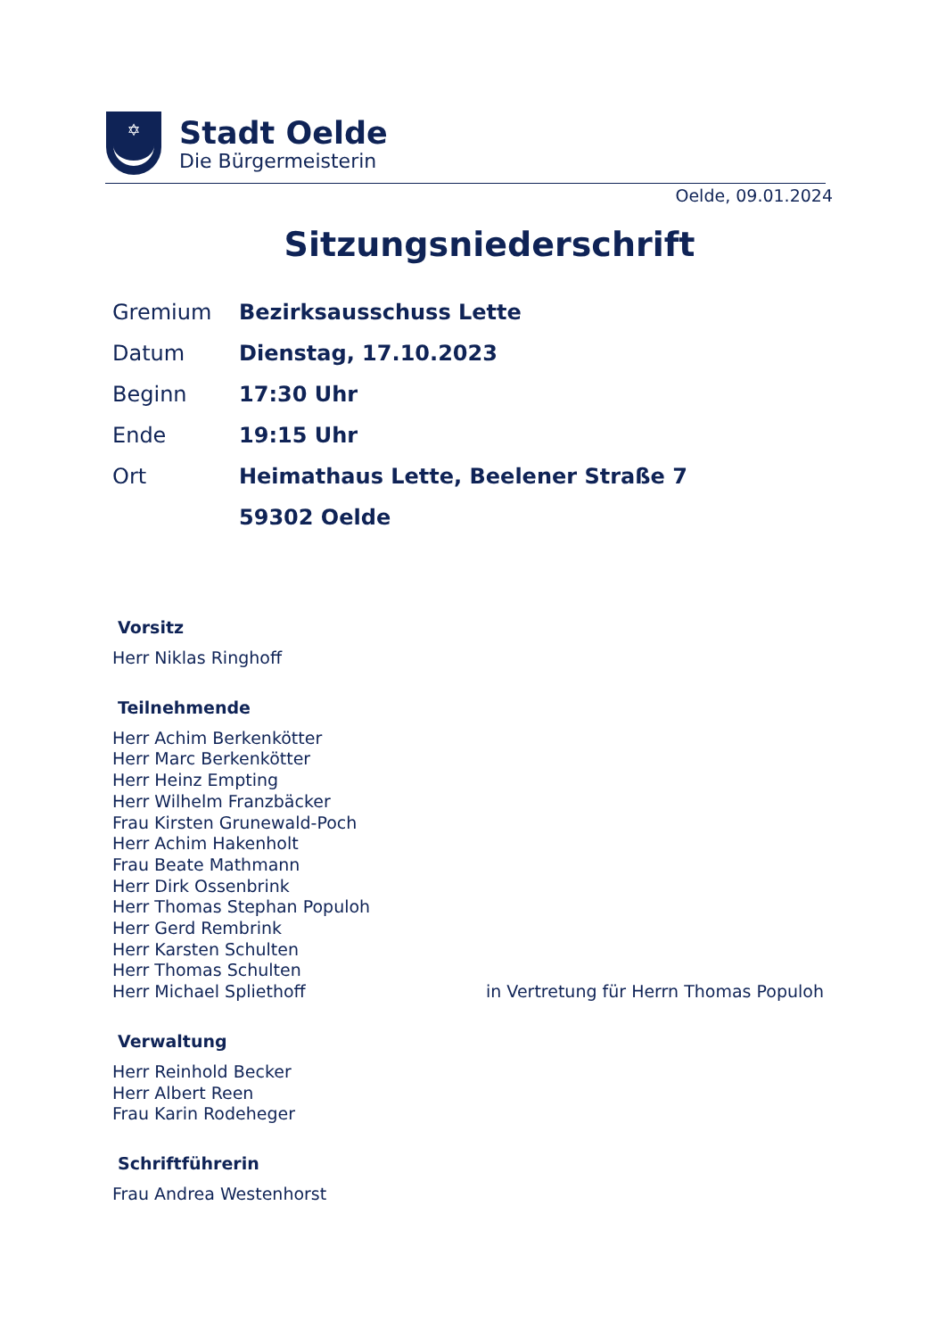✡
Stadt Oelde
Die Bürgermeisterin
Oelde, 09.01.2024
Sitzungsniederschrift
| Gremium | Bezirksausschuss Lette |
| Datum | Dienstag, 17.10.2023 |
| Beginn | 17:30 Uhr |
| Ende | 19:15 Uhr |
| Ort | Heimathaus Lette, Beelener Straße 7 |
| | 59302 Oelde |
Vorsitz
Herr Niklas Ringhoff
Teilnehmende
Herr Achim Berkenkötter
Herr Marc Berkenkötter
Herr Heinz Empting
Herr Wilhelm Franzbäcker
Frau Kirsten Grunewald-Poch
Herr Achim Hakenholt
Frau Beate Mathmann
Herr Dirk Ossenbrink
Herr Thomas Stephan Populoh
Herr Gerd Rembrink
Herr Karsten Schulten
Herr Thomas Schulten
Herr Michael Spliethoff in Vertretung für Herrn Thomas Populoh
Verwaltung
Herr Reinhold Becker
Herr Albert Reen
Frau Karin Rodeheger
Schriftführerin
Frau Andrea Westenhorst